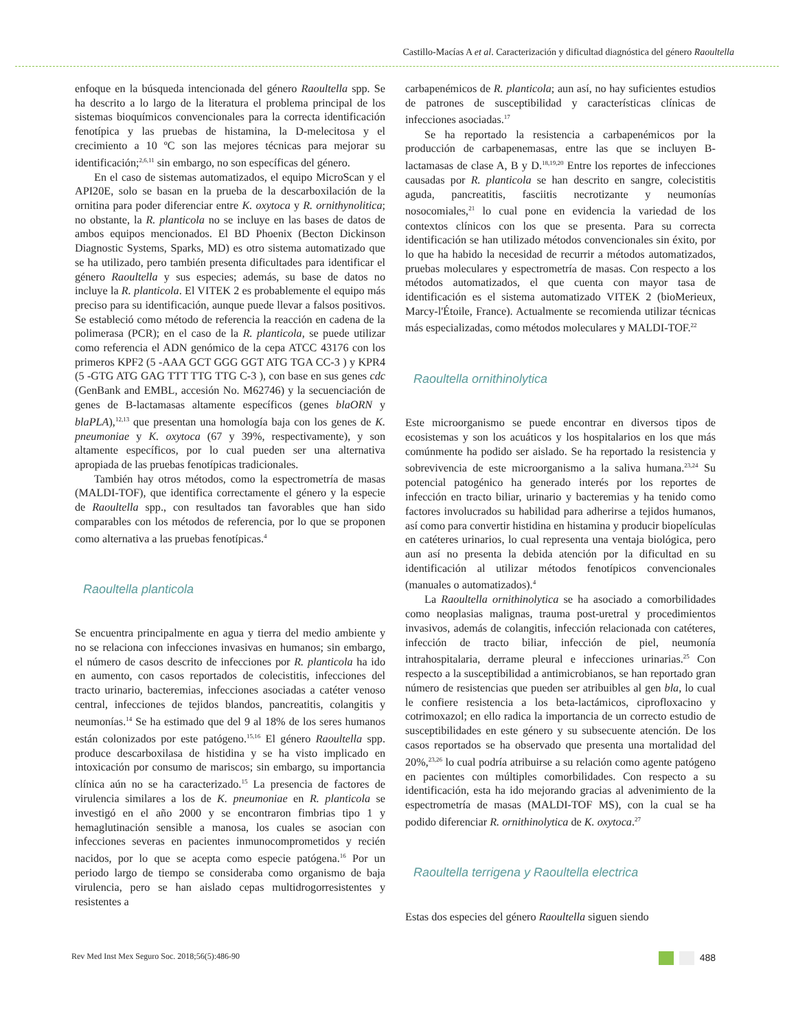Castillo-Macías A et al. Caracterización y dificultad diagnóstica del género Raoultella
enfoque en la búsqueda intencionada del género Raoultella spp. Se ha descrito a lo largo de la literatura el problema principal de los sistemas bioquímicos convencionales para la correcta identificación fenotípica y las pruebas de histamina, la D-melecitosa y el crecimiento a 10 ºC son las mejores técnicas para mejorar su identificación;<sup>2,6,11</sup> sin embargo, no son específicas del género.
En el caso de sistemas automatizados, el equipo MicroScan y el API20E, solo se basan en la prueba de la descarboxilación de la ornitina para poder diferenciar entre K. oxytoca y R. ornithynolitica; no obstante, la R. planticola no se incluye en las bases de datos de ambos equipos mencionados. El BD Phoenix (Becton Dickinson Diagnostic Systems, Sparks, MD) es otro sistema automatizado que se ha utilizado, pero también presenta dificultades para identificar el género Raoultella y sus especies; además, su base de datos no incluye la R. planticola. El VITEK 2 es probablemente el equipo más preciso para su identificación, aunque puede llevar a falsos positivos. Se estableció como método de referencia la reacción en cadena de la polimerasa (PCR); en el caso de la R. planticola, se puede utilizar como referencia el ADN genómico de la cepa ATCC 43176 con los primeros KPF2 (5 -AAA GCT GGG GGT ATG TGA CC-3 ) y KPR4 (5 -GTG ATG GAG TTT TTG TTG C-3 ), con base en sus genes cdc (GenBank and EMBL, accesión No. M62746) y la secuenciación de genes de B-lactamasas altamente específicos (genes blaORN y blaPLA),<sup>12,13</sup> que presentan una homología baja con los genes de K. pneumoniae y K. oxytoca (67 y 39%, respectivamente), y son altamente específicos, por lo cual pueden ser una alternativa apropiada de las pruebas fenotípicas tradicionales.
También hay otros métodos, como la espectrometría de masas (MALDI-TOF), que identifica correctamente el género y la especie de Raoultella spp., con resultados tan favorables que han sido comparables con los métodos de referencia, por lo que se proponen como alternativa a las pruebas fenotípicas.<sup>4</sup>
Raoultella planticola
Se encuentra principalmente en agua y tierra del medio ambiente y no se relaciona con infecciones invasivas en humanos; sin embargo, el número de casos descrito de infecciones por R. planticola ha ido en aumento, con casos reportados de colecistitis, infecciones del tracto urinario, bacteremias, infecciones asociadas a catéter venoso central, infecciones de tejidos blandos, pancreatitis, colangitis y neumonías.<sup>14</sup> Se ha estimado que del 9 al 18% de los seres humanos están colonizados por este patógeno.<sup>15,16</sup> El género Raoultella spp. produce descarboxilasa de histidina y se ha visto implicado en intoxicación por consumo de mariscos; sin embargo, su importancia clínica aún no se ha caracterizado.<sup>15</sup> La presencia de factores de virulencia similares a los de K. pneumoniae en R. planticola se investigó en el año 2000 y se encontraron fimbrias tipo 1 y hemaglutinación sensible a manosa, los cuales se asocian con infecciones severas en pacientes inmunocomprometidos y recién nacidos, por lo que se acepta como especie patógena.<sup>16</sup> Por un periodo largo de tiempo se consideraba como organismo de baja virulencia, pero se han aislado cepas multidrogorresistentes y resistentes a
carbapenémicos de R. planticola; aun así, no hay suficientes estudios de patrones de susceptibilidad y características clínicas de infecciones asociadas.<sup>17</sup>
Se ha reportado la resistencia a carbapenémicos por la producción de carbapenemasas, entre las que se incluyen B-lactamasas de clase A, B y D.<sup>18,19,20</sup> Entre los reportes de infecciones causadas por R. planticola se han descrito en sangre, colecistitis aguda, pancreatitis, fasciitis necrotizante y neumonías nosocomiales,<sup>21</sup> lo cual pone en evidencia la variedad de los contextos clínicos con los que se presenta. Para su correcta identificación se han utilizado métodos convencionales sin éxito, por lo que ha habido la necesidad de recurrir a métodos automatizados, pruebas moleculares y espectrometría de masas. Con respecto a los métodos automatizados, el que cuenta con mayor tasa de identificación es el sistema automatizado VITEK 2 (bioMerieux, Marcy-l'Étoile, France). Actualmente se recomienda utilizar técnicas más especializadas, como métodos moleculares y MALDI-TOF.<sup>22</sup>
Raoultella ornithinolytica
Este microorganismo se puede encontrar en diversos tipos de ecosistemas y son los acuáticos y los hospitalarios en los que más comúnmente ha podido ser aislado. Se ha reportado la resistencia y sobrevivencia de este microorganismo a la saliva humana.<sup>23,24</sup> Su potencial patogénico ha generado interés por los reportes de infección en tracto biliar, urinario y bacteremias y ha tenido como factores involucrados su habilidad para adherirse a tejidos humanos, así como para convertir histidina en histamina y producir biopelículas en catéteres urinarios, lo cual representa una ventaja biológica, pero aun así no presenta la debida atención por la dificultad en su identificación al utilizar métodos fenotípicos convencionales (manuales o automatizados).<sup>4</sup>
La Raoultella ornithinolytica se ha asociado a comorbilidades como neoplasias malignas, trauma post-uretral y procedimientos invasivos, además de colangitis, infección relacionada con catéteres, infección de tracto biliar, infección de piel, neumonía intrahospitalaria, derrame pleural e infecciones urinarias.<sup>25</sup> Con respecto a la susceptibilidad a antimicrobianos, se han reportado gran número de resistencias que pueden ser atribuibles al gen bla, lo cual le confiere resistencia a los beta-lactámicos, ciprofloxacino y cotrimoxazol; en ello radica la importancia de un correcto estudio de susceptibilidades en este género y su subsecuente atención. De los casos reportados se ha observado que presenta una mortalidad del 20%,<sup>23,26</sup> lo cual podría atribuirse a su relación como agente patógeno en pacientes con múltiples comorbilidades. Con respecto a su identificación, esta ha ido mejorando gracias al advenimiento de la espectrometría de masas (MALDI-TOF MS), con la cual se ha podido diferenciar R. ornithinolytica de K. oxytoca.<sup>27</sup>
Raoultella terrigena y Raoultella electrica
Estas dos especies del género Raoultella siguen siendo
Rev Med Inst Mex Seguro Soc. 2018;56(5):486-90 488